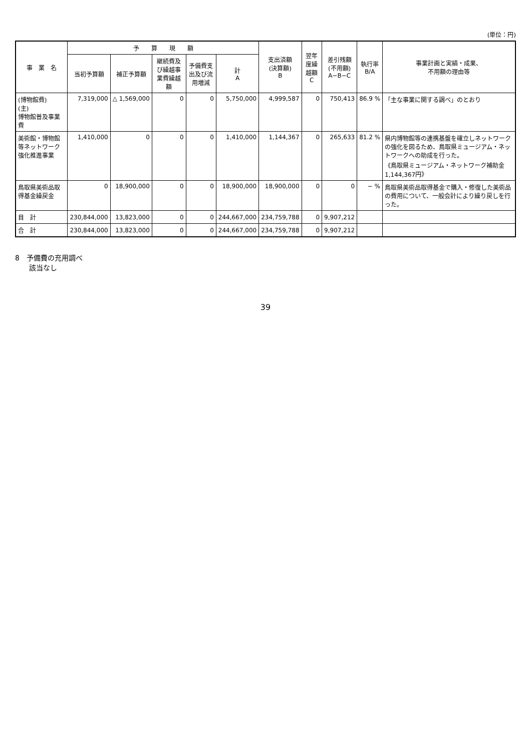(単位：円)
| 事 業 名 | 予 算 現 額 | | | | | 支出済額 (決算額) B | 翌年度繰越額 C | 差引残額 (不用額) A−B−C | 執行率 B/A | 事業計画と実績・成果、 不用額の理由等 |
| --- | --- | --- | --- | --- | --- | --- | --- | --- | --- | --- |
| | 当初予算額 | 補正予算額 | 継続費及び繰越事業費繰越額 | 予備費支出及び流用増減 | 計 A | | | | | |
| (博物館費) (主) 博物館普及事業費 | 7,319,000 | △ 1,569,000 | 0 | 0 | 5,750,000 | 4,999,587 | 0 | 750,413 | 86.9 % | 「主な事業に関する調べ」のとおり |
| 美術館・博物館等ネットワーク強化推進事業 | 1,410,000 | 0 | 0 | 0 | 1,410,000 | 1,144,367 | 0 | 265,633 | 81.2 % | 県内博物館等の連携基盤を確立しネットワークの強化を図るため、鳥取県ミュージアム・ネットワークへの助成を行った。 《鳥取県ミュージアム・ネットワーク補助金1,144,367円》 |
| 鳥取県美術品取得基金繰戻金 | 0 | 18,900,000 | 0 | 0 | 18,900,000 | 18,900,000 | 0 | 0 | − % | 鳥取県美術品取得基金で購入・修復した美術品の費用について、一般会計により繰り戻しを行った。 |
| 目 計 | 230,844,000 | 13,823,000 | 0 | 0 | 244,667,000 | 234,759,788 | 0 | 9,907,212 | | |
| 合 計 | 230,844,000 | 13,823,000 | 0 | 0 | 244,667,000 | 234,759,788 | 0 | 9,907,212 | | |
8　予備費の充用調べ
　　該当なし
39